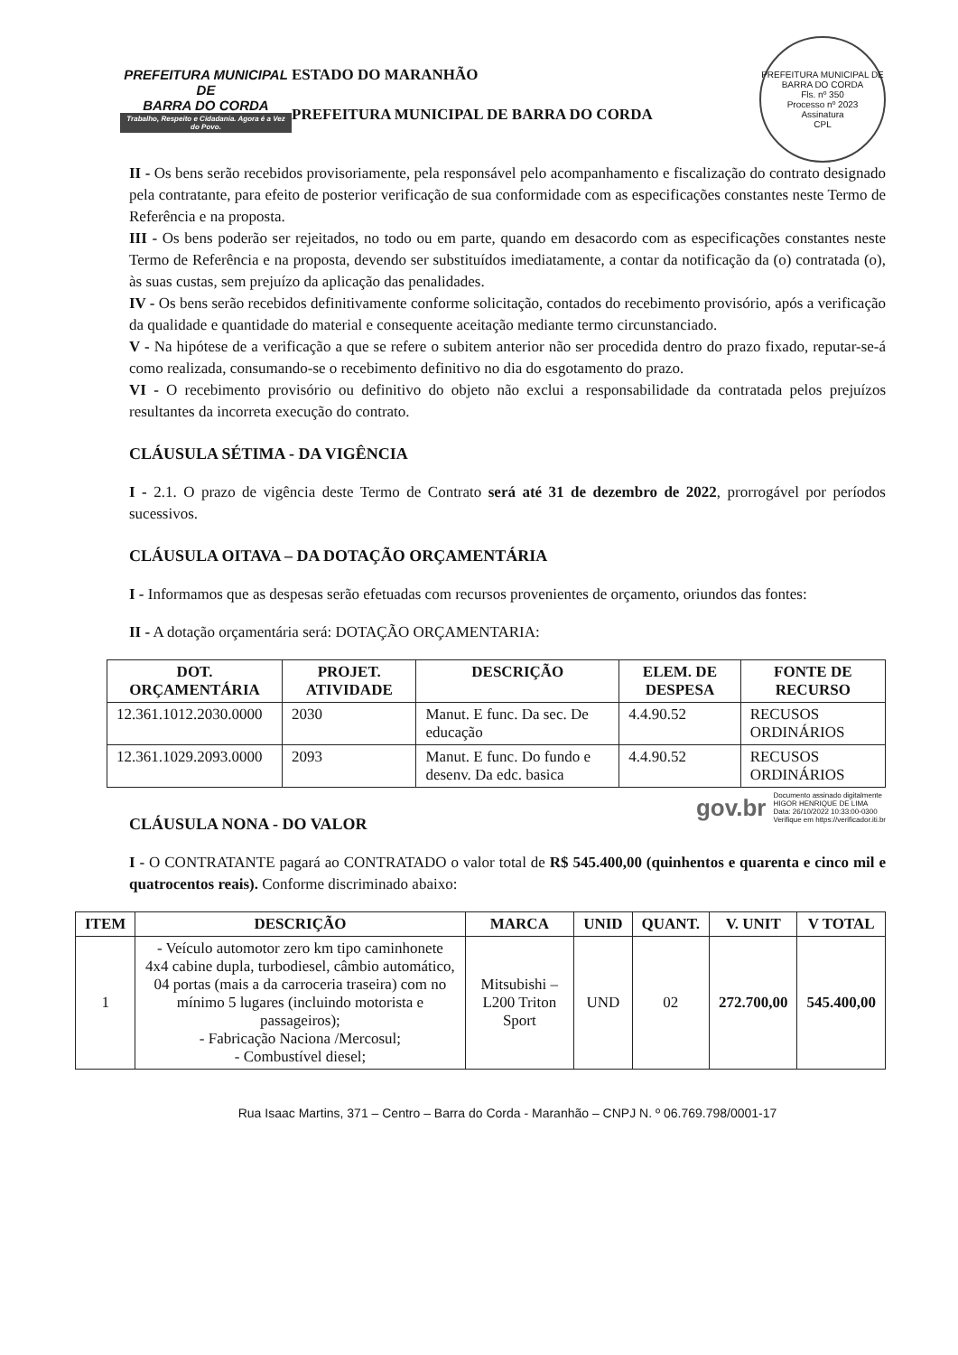PREFEITURA MUNICIPAL DE
BARRA DO CORDA
Trabalho, Respeito e Cidadania. Agora é a Vez do Povo.
ESTADO DO MARANHÃO
PREFEITURA MUNICIPAL DE BARRA DO CORDA
PREFEITURA MUNICIPAL DE BARRA DO CORDA
Fls. nº 350
Processo nº 2023
Assinatura
CPL
II - Os bens serão recebidos provisoriamente, pela responsável pelo acompanhamento e fiscalização do contrato designado pela contratante, para efeito de posterior verificação de sua conformidade com as especificações constantes neste Termo de Referência e na proposta.
III - Os bens poderão ser rejeitados, no todo ou em parte, quando em desacordo com as especificações constantes neste Termo de Referência e na proposta, devendo ser substituídos imediatamente, a contar da notificação da (o) contratada (o), às suas custas, sem prejuízo da aplicação das penalidades.
IV - Os bens serão recebidos definitivamente conforme solicitação, contados do recebimento provisório, após a verificação da qualidade e quantidade do material e consequente aceitação mediante termo circunstanciado.
V - Na hipótese de a verificação a que se refere o subitem anterior não ser procedida dentro do prazo fixado, reputar-se-á como realizada, consumando-se o recebimento definitivo no dia do esgotamento do prazo.
VI - O recebimento provisório ou definitivo do objeto não exclui a responsabilidade da contratada pelos prejuízos resultantes da incorreta execução do contrato.
CLÁUSULA SÉTIMA - DA VIGÊNCIA
I - 2.1. O prazo de vigência deste Termo de Contrato será até 31 de dezembro de 2022, prorrogável por períodos sucessivos.
CLÁUSULA OITAVA – DA DOTAÇÃO ORÇAMENTÁRIA
I - Informamos que as despesas serão efetuadas com recursos provenientes de orçamento, oriundos das fontes:
II - A dotação orçamentária será: DOTAÇÃO ORÇAMENTARIA:
| DOT. ORÇAMENTÁRIA | PROJET. ATIVIDADE | DESCRIÇÃO | ELEM. DE DESPESA | FONTE DE RECURSO |
| --- | --- | --- | --- | --- |
| 12.361.1012.2030.0000 | 2030 | Manut. E func. Da sec. De educação | 4.4.90.52 | RECUSOS ORDINÁRIOS |
| 12.361.1029.2093.0000 | 2093 | Manut. E func. Do fundo e desenv. Da edc. basica | 4.4.90.52 | RECUSOS ORDINÁRIOS |
gov.br
Documento assinado digitalmente
HIGOR HENRIQUE DE LIMA
Data: 26/10/2022 10:33:00-0300
Verifique em https://verificador.iti.br
CLÁUSULA NONA - DO VALOR
I - O CONTRATANTE pagará ao CONTRATADO o valor total de R$ 545.400,00 (quinhentos e quarenta e cinco mil e quatrocentos reais). Conforme discriminado abaixo:
| ITEM | DESCRIÇÃO | MARCA | UNID | QUANT. | V. UNIT | V TOTAL |
| --- | --- | --- | --- | --- | --- | --- |
| 1 | - Veículo automotor zero km tipo caminhonete 4x4 cabine dupla, turbodiesel, câmbio automático, 04 portas (mais a da carroceria traseira) com no mínimo 5 lugares (incluindo motorista e passageiros); - Fabricação Naciona /Mercosul; - Combustível diesel; | Mitsubishi – L200 Triton Sport | UND | 02 | 272.700,00 | 545.400,00 |
Rua Isaac Martins, 371 – Centro – Barra do Corda - Maranhão – CNPJ N. º 06.769.798/0001-17